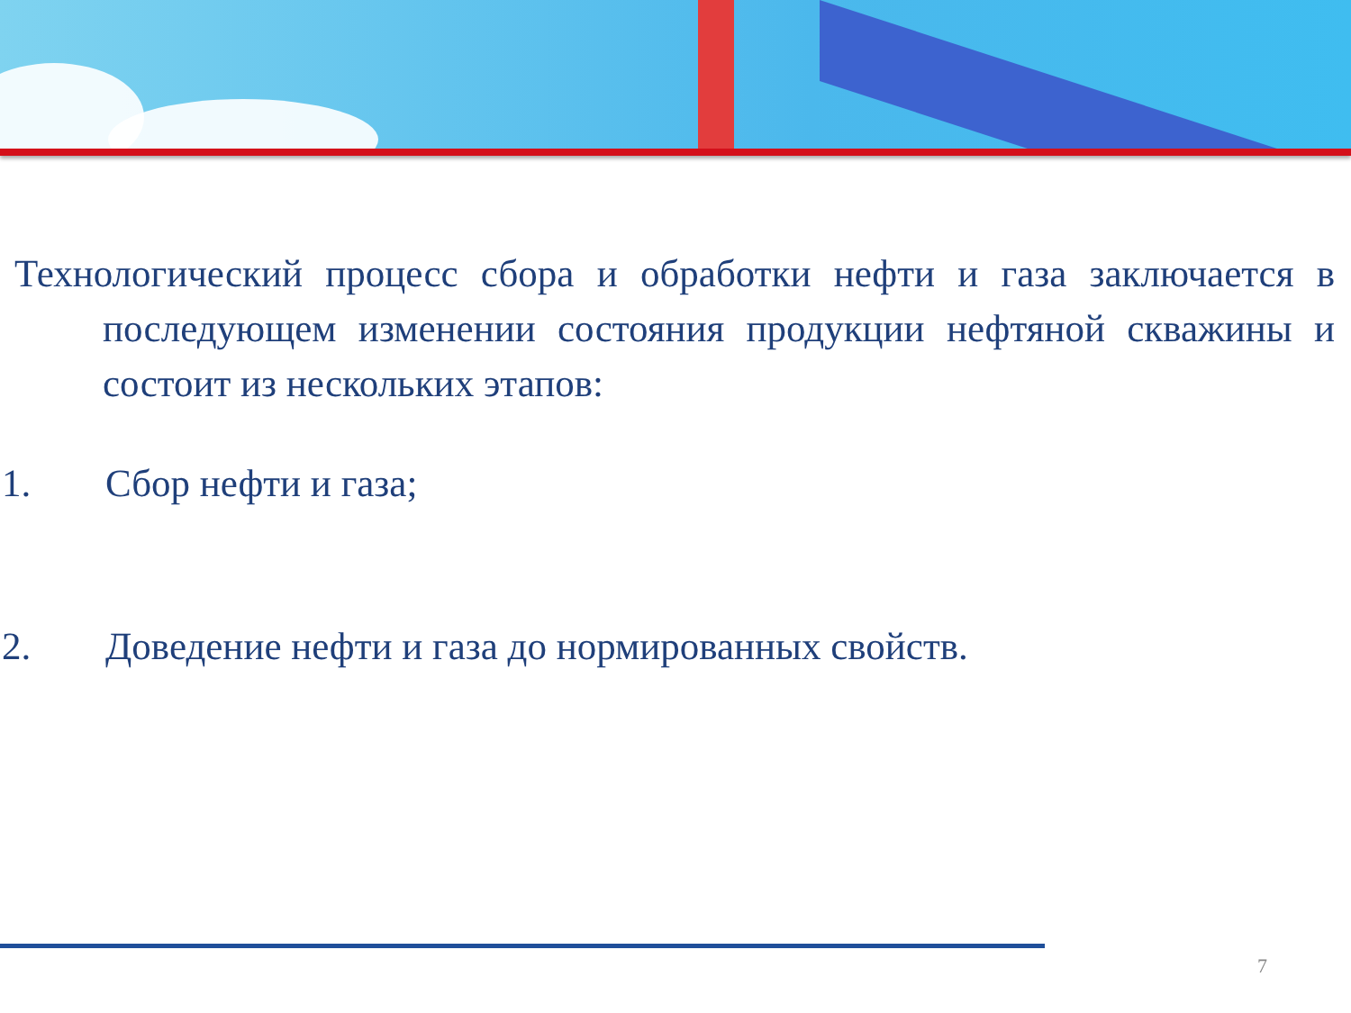Технологический процесс сбора и обработки нефти и газа заключается в последующем изменении состояния продукции нефтяной скважины и состоит из нескольких этапов:
1. Сбор нефти и газа;
2. Доведение нефти и газа до нормированных свойств.
7